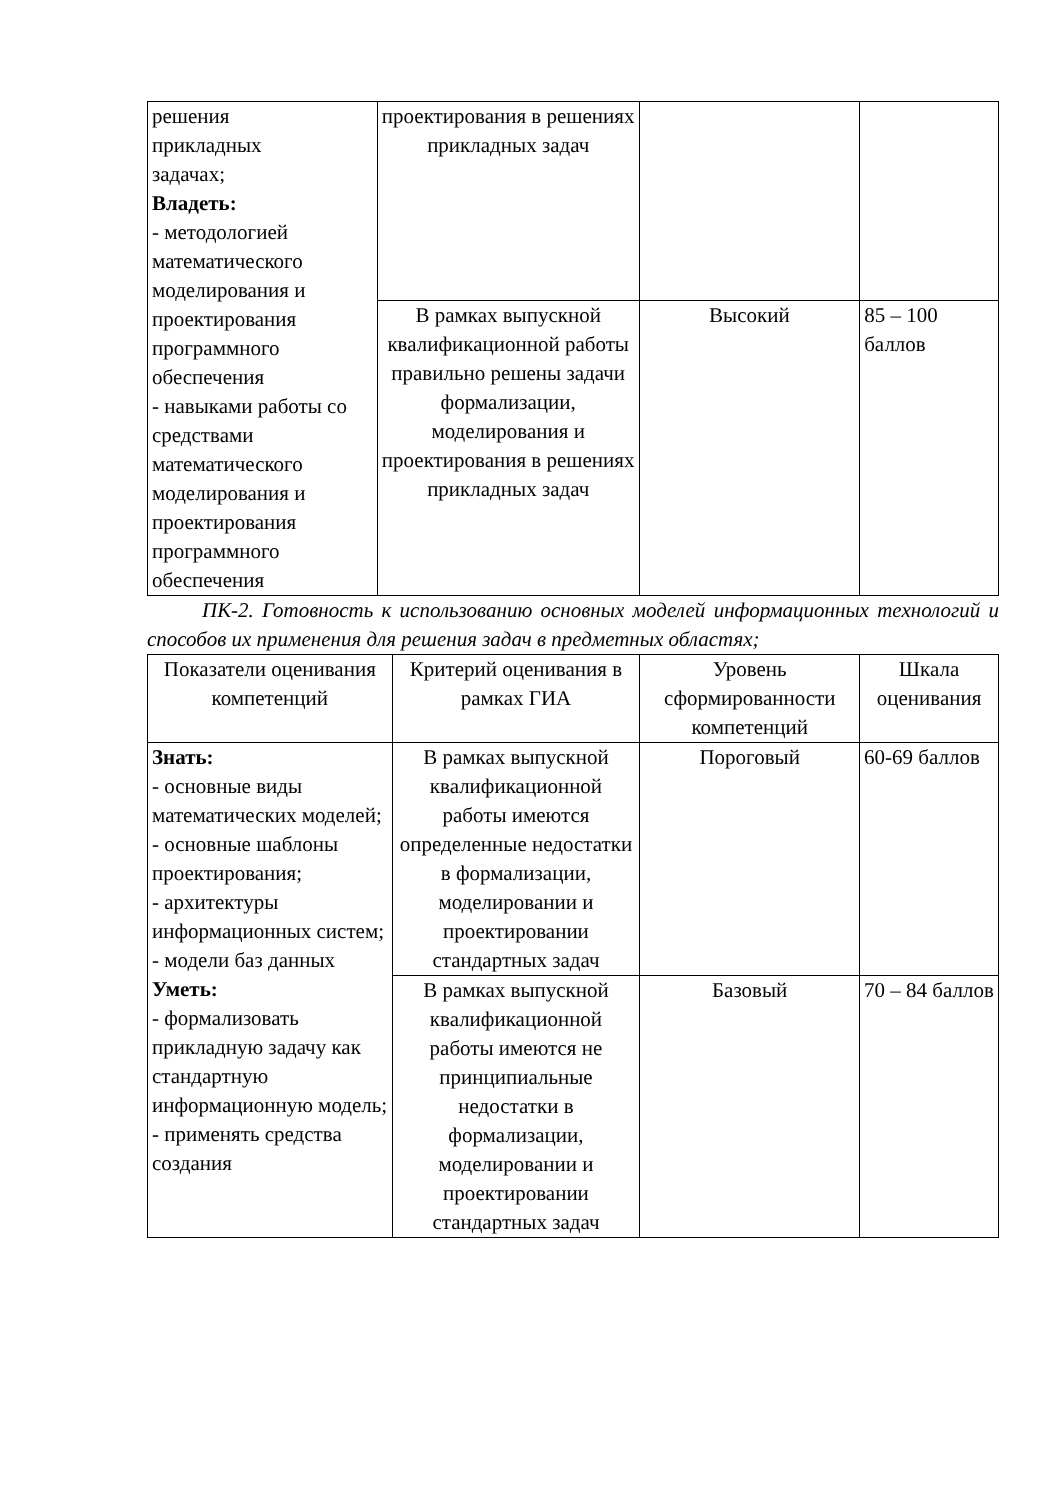| решения прикладных задачах; Владеть: - методологией математического моделирования и проектирования программного обеспечения - навыками работы со средствами математического моделирования и проектирования программного обеспечения | проектирования в решениях прикладных задач | | |
| | В рамках выпускной квалификационной работы правильно решены задачи формализации, моделирования и проектирования в решениях прикладных задач | Высокий | 85 – 100 баллов |
ПК-2. Готовность к использованию основных моделей информационных технологий и способов их применения для решения задач в предметных областях;
| Показатели оценивания компетенций | Критерий оценивания в рамках ГИА | Уровень сформированности компетенций | Шкала оценивания |
| --- | --- | --- | --- |
| Знать: - основные виды математических моделей; - основные шаблоны проектирования; - архитектуры информационных систем; - модели баз данных Уметь: - формализовать прикладную задачу как стандартную информационную модель; - применять средства создания | В рамках выпускной квалификационной работы имеются определенные недостатки в формализации, моделировании и проектировании стандартных задач | Пороговый | 60-69 баллов |
| | В рамках выпускной квалификационной работы имеются не принципиальные недостатки в формализации, моделировании и проектировании стандартных задач | Базовый | 70 – 84 баллов |